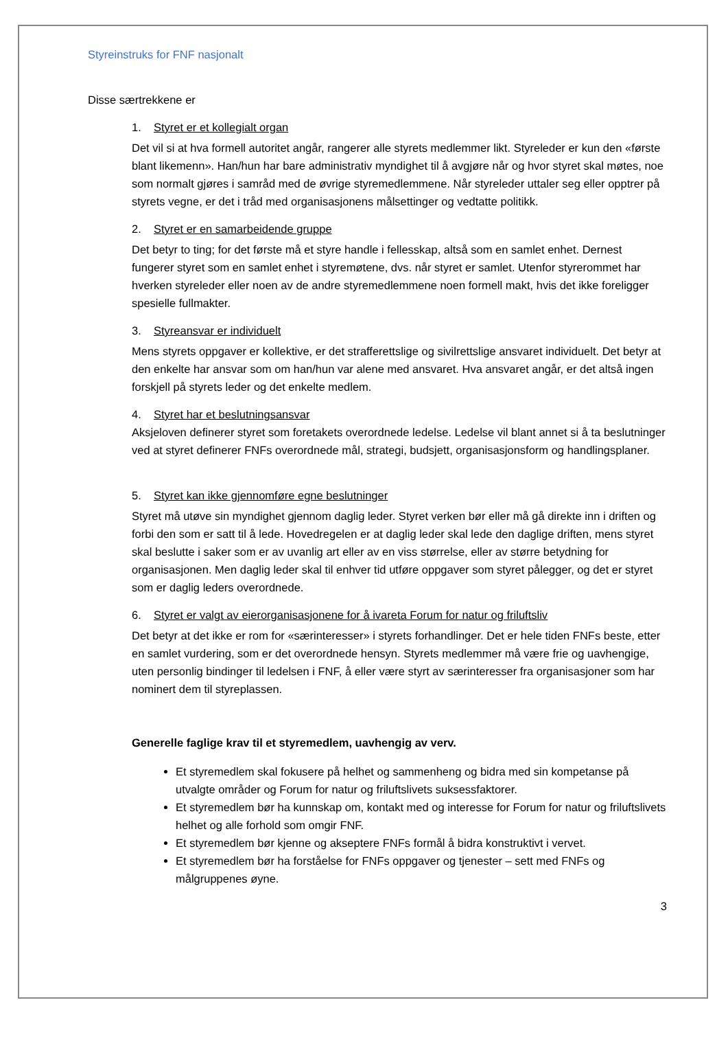Styreinstruks for FNF nasjonalt
Disse særtrekkene er
1. Styret er et kollegialt organ
Det vil si at hva formell autoritet angår, rangerer alle styrets medlemmer likt. Styreleder er kun den «første blant likemenn». Han/hun har bare administrativ myndighet til å avgjøre når og hvor styret skal møtes, noe som normalt gjøres i samråd med de øvrige styremedlemmene. Når styreleder uttaler seg eller opptrer på styrets vegne, er det i tråd med organisasjonens målsettinger og vedtatte politikk.
2. Styret er en samarbeidende gruppe
Det betyr to ting; for det første må et styre handle i fellesskap, altså som en samlet enhet. Dernest fungerer styret som en samlet enhet i styremøtene, dvs. når styret er samlet. Utenfor styrerommet har hverken styreleder eller noen av de andre styremedlemmene noen formell makt, hvis det ikke foreligger spesielle fullmakter.
3. Styreansvar er individuelt
Mens styrets oppgaver er kollektive, er det strafferettslige og sivilrettslige ansvaret individuelt. Det betyr at den enkelte har ansvar som om han/hun var alene med ansvaret. Hva ansvaret angår, er det altså ingen forskjell på styrets leder og det enkelte medlem.
4. Styret har et beslutningsansvar
Aksjeloven definerer styret som foretakets overordnede ledelse. Ledelse vil blant annet si å ta beslutninger ved at styret definerer FNFs overordnede mål, strategi, budsjett, organisasjonsform og handlingsplaner.
5. Styret kan ikke gjennomføre egne beslutninger
Styret må utøve sin myndighet gjennom daglig leder. Styret verken bør eller må gå direkte inn i driften og forbi den som er satt til å lede. Hovedregelen er at daglig leder skal lede den daglige driften, mens styret skal beslutte i saker som er av uvanlig art eller av en viss størrelse, eller av større betydning for organisasjonen. Men daglig leder skal til enhver tid utføre oppgaver som styret pålegger, og det er styret som er daglig leders overordnede.
6. Styret er valgt av eierorganisasjonene for å ivareta Forum for natur og friluftsliv
Det betyr at det ikke er rom for «særinteresser» i styrets forhandlinger. Det er hele tiden FNFs beste, etter en samlet vurdering, som er det overordnede hensyn. Styrets medlemmer må være frie og uavhengige, uten personlig bindinger til ledelsen i FNF, å eller være styrt av særinteresser fra organisasjoner som har nominert dem til styreplassen.
Generelle faglige krav til et styremedlem, uavhengig av verv.
Et styremedlem skal fokusere på helhet og sammenheng og bidra med sin kompetanse på utvalgte områder og Forum for natur og friluftslivets suksessfaktorer.
Et styremedlem bør ha kunnskap om, kontakt med og interesse for Forum for natur og friluftslivets helhet og alle forhold som omgir FNF.
Et styremedlem bør kjenne og akseptere FNFs formål å bidra konstruktivt i vervet.
Et styremedlem bør ha forståelse for FNFs oppgaver og tjenester – sett med FNFs og målgruppenes øyne.
3